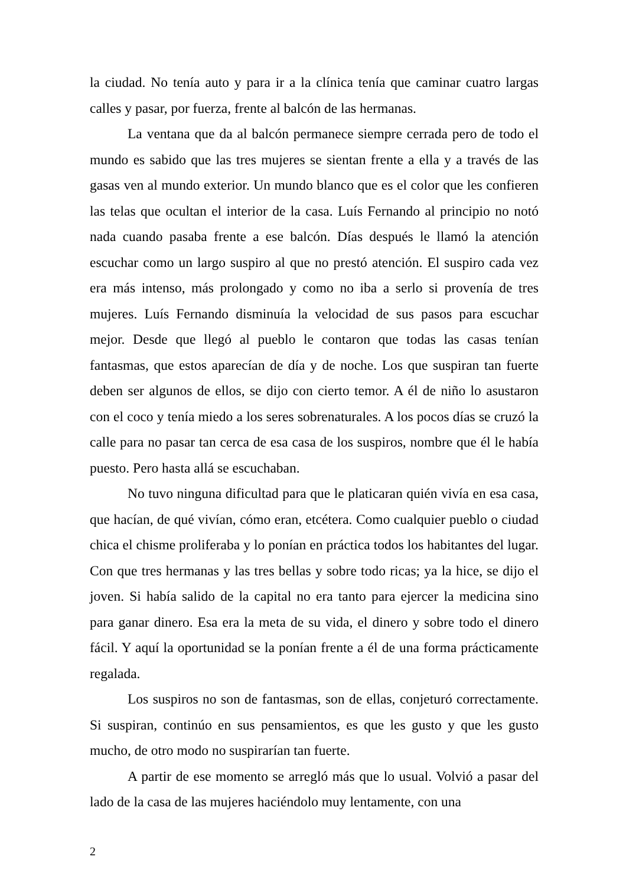la ciudad. No tenía auto y para ir a la clínica tenía que caminar cuatro largas calles y pasar, por fuerza, frente al balcón de las hermanas.
La ventana que da al balcón permanece siempre cerrada pero de todo el mundo es sabido que las tres mujeres se sientan frente a ella y a través de las gasas ven al mundo exterior. Un mundo blanco que es el color que les confieren las telas que ocultan el interior de la casa. Luís Fernando al principio no notó nada cuando pasaba frente a ese balcón. Días después le llamó la atención escuchar como un largo suspiro al que no prestó atención. El suspiro cada vez era más intenso, más prolongado y como no iba a serlo si provenía de tres mujeres. Luís Fernando disminuía la velocidad de sus pasos para escuchar mejor. Desde que llegó al pueblo le contaron que todas las casas tenían fantasmas, que estos aparecían de día y de noche. Los que suspiran tan fuerte deben ser algunos de ellos, se dijo con cierto temor. A él de niño lo asustaron con el coco y tenía miedo a los seres sobrenaturales. A los pocos días se cruzó la calle para no pasar tan cerca de esa casa de los suspiros, nombre que él le había puesto. Pero hasta allá se escuchaban.
No tuvo ninguna dificultad para que le platicaran quién vivía en esa casa, que hacían, de qué vivían, cómo eran, etcétera. Como cualquier pueblo o ciudad chica el chisme proliferaba y lo ponían en práctica todos los habitantes del lugar. Con que tres hermanas y las tres bellas y sobre todo ricas; ya la hice, se dijo el joven. Si había salido de la capital no era tanto para ejercer la medicina sino para ganar dinero. Esa era la meta de su vida, el dinero y sobre todo el dinero fácil. Y aquí la oportunidad se la ponían frente a él de una forma prácticamente regalada.
Los suspiros no son de fantasmas, son de ellas, conjeturó correctamente. Si suspiran, continúo en sus pensamientos, es que les gusto y que les gusto mucho, de otro modo no suspirarían tan fuerte.
A partir de ese momento se arregló más que lo usual. Volvió a pasar del lado de la casa de las mujeres haciéndolo muy lentamente, con una
2